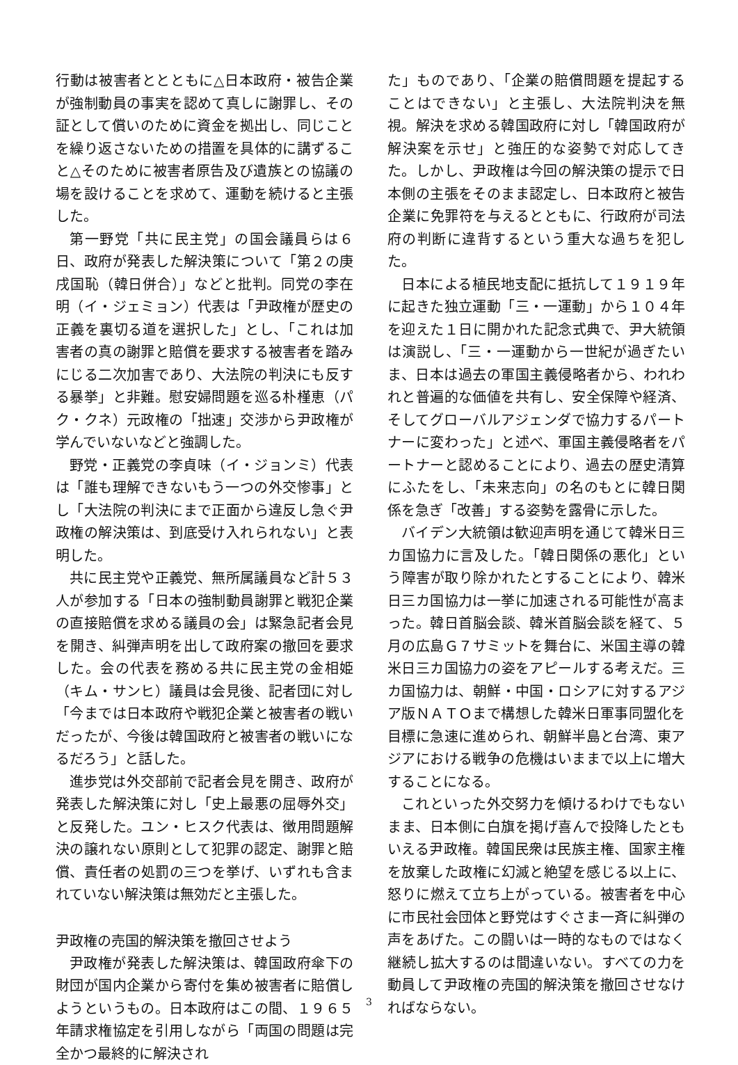行動は被害者ととともに△日本政府・被告企業が強制動員の事実を認めて真しに謝罪し、その証として償いのために資金を拠出し、同じことを繰り返さないための措置を具体的に講ずること△そのために被害者原告及び遺族との協議の場を設けることを求めて、運動を続けると主張した。
第一野党「共に民主党」の国会議員らは６日、政府が発表した解決策について「第２の庚戌国恥（韓日併合）」などと批判。同党の李在明（イ・ジェミョン）代表は「尹政権が歴史の正義を裏切る道を選択した」とし、「これは加害者の真の謝罪と賠償を要求する被害者を踏みにじる二次加害であり、大法院の判決にも反する暴挙」と非難。慰安婦問題を巡る朴槿恵（パク・クネ）元政権の「拙速」交渉から尹政権が学んでいないなどと強調した。
野党・正義党の李貞味（イ・ジョンミ）代表は「誰も理解できないもう一つの外交惨事」とし「大法院の判決にまで正面から違反し急ぐ尹政権の解決策は、到底受け入れられない」と表明した。
共に民主党や正義党、無所属議員など計５３人が参加する「日本の強制動員謝罪と戦犯企業の直接賠償を求める議員の会」は緊急記者会見を開き、糾弾声明を出して政府案の撤回を要求した。会の代表を務める共に民主党の金相姫（キム・サンヒ）議員は会見後、記者団に対し「今までは日本政府や戦犯企業と被害者の戦いだったが、今後は韓国政府と被害者の戦いになるだろう」と話した。
進歩党は外交部前で記者会見を開き、政府が発表した解決策に対し「史上最悪の屈辱外交」と反発した。ユン・ヒスク代表は、徴用問題解決の譲れない原則として犯罪の認定、謝罪と賠償、責任者の処罰の三つを挙げ、いずれも含まれていない解決策は無効だと主張した。
尹政権の売国的解決策を撤回させよう
尹政権が発表した解決策は、韓国政府傘下の財団が国内企業から寄付を集め被害者に賠償しようというもの。日本政府はこの間、１９６５年請求権協定を引用しながら「両国の問題は完全かつ最終的に解決され
た」ものであり、「企業の賠償問題を提起することはできない」と主張し、大法院判決を無視。解決を求める韓国政府に対し「韓国政府が解決案を示せ」と強圧的な姿勢で対応してきた。しかし、尹政権は今回の解決策の提示で日本側の主張をそのまま認定し、日本政府と被告企業に免罪符を与えるとともに、行政府が司法府の判断に違背するという重大な過ちを犯した。
日本による植民地支配に抵抗して１９１９年に起きた独立運動「三・一運動」から１０４年を迎えた１日に開かれた記念式典で、尹大統領は演説し、「三・一運動から一世紀が過ぎたいま、日本は過去の軍国主義侵略者から、われわれと普遍的な価値を共有し、安全保障や経済、そしてグローバルアジェンダで協力するパートナーに変わった」と述べ、軍国主義侵略者をパートナーと認めることにより、過去の歴史清算にふたをし、「未来志向」の名のもとに韓日関係を急ぎ「改善」する姿勢を露骨に示した。
バイデン大統領は歓迎声明を通じて韓米日三カ国協力に言及した。「韓日関係の悪化」という障害が取り除かれたとすることにより、韓米日三カ国協力は一挙に加速される可能性が高まった。韓日首脳会談、韓米首脳会談を経て、５月の広島Ｇ７サミットを舞台に、米国主導の韓米日三カ国協力の姿をアピールする考えだ。三カ国協力は、朝鮮・中国・ロシアに対するアジア版ＮＡＴＯまで構想した韓米日軍事同盟化を目標に急速に進められ、朝鮮半島と台湾、東アジアにおける戦争の危機はいままで以上に増大することになる。
これといった外交努力を傾けるわけでもないまま、日本側に白旗を掲げ喜んで投降したともいえる尹政権。韓国民衆は民族主権、国家主権を放棄した政権に幻滅と絶望を感じる以上に、怒りに燃えて立ち上がっている。被害者を中心に市民社会団体と野党はすぐさま一斉に糾弾の声をあげた。この闘いは一時的なものではなく継続し拡大するのは間違いない。すべての力を動員して尹政権の売国的解決策を撤回させなければならない。
3